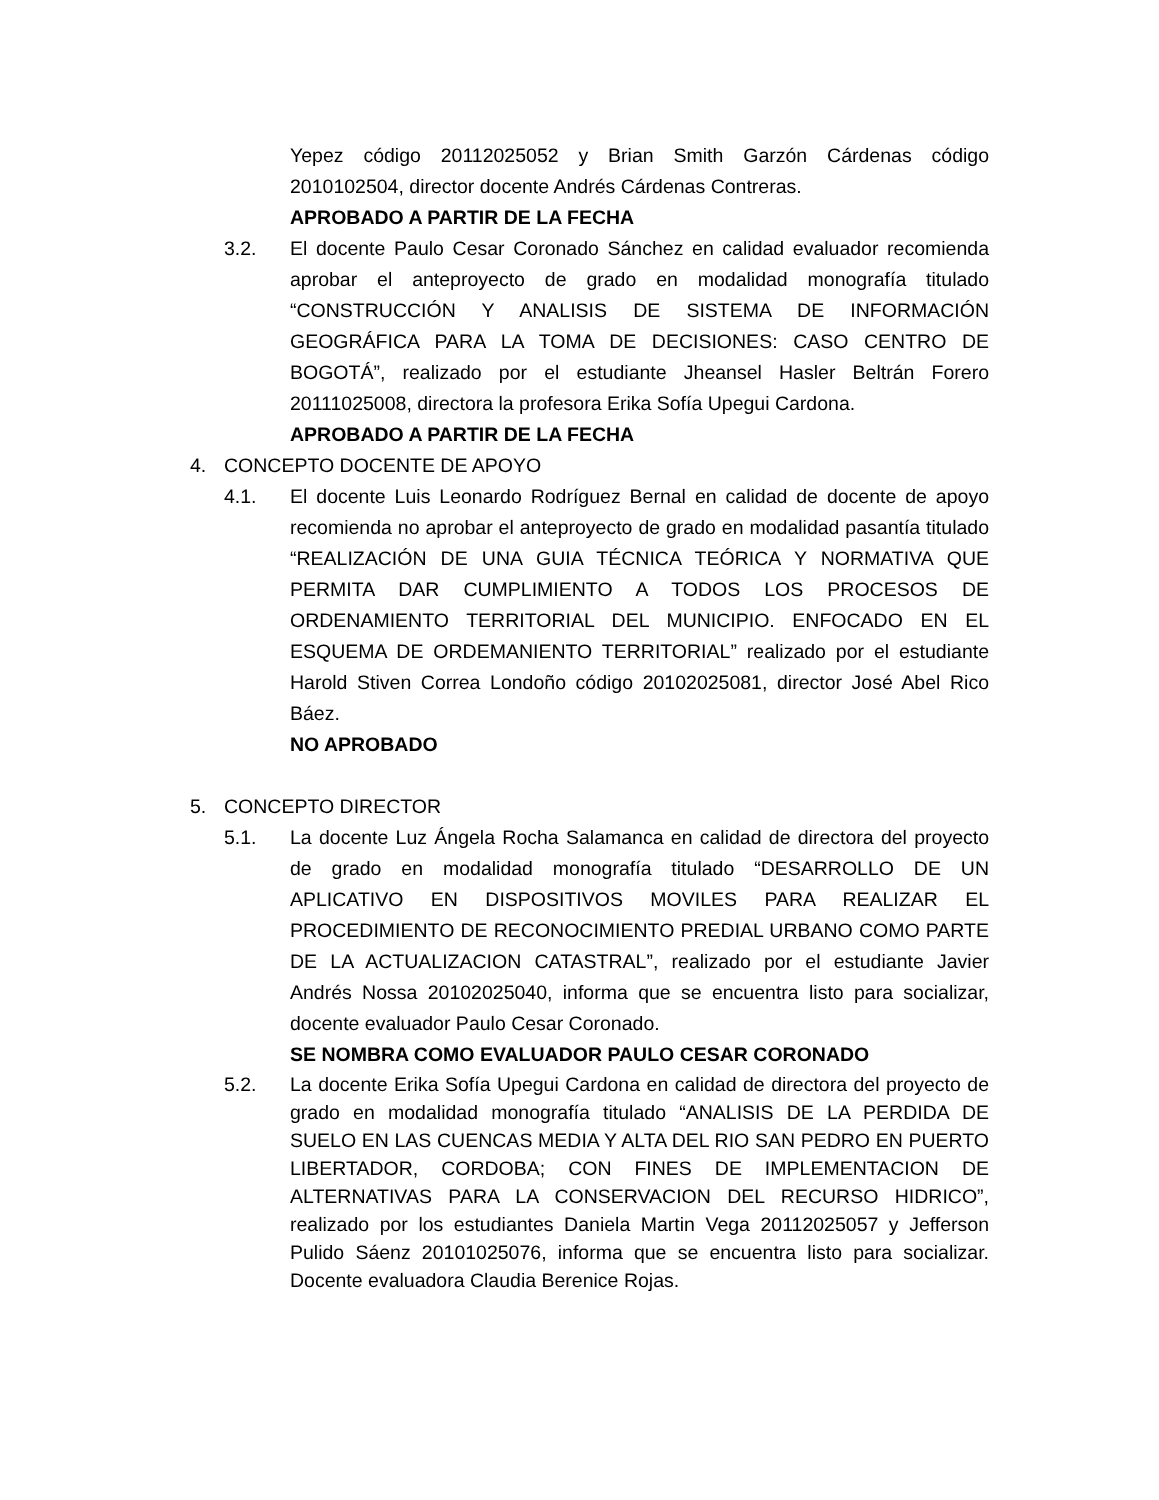Yepez código 20112025052 y Brian Smith Garzón Cárdenas código 2010102504, director docente Andrés Cárdenas Contreras.
APROBADO A PARTIR DE LA FECHA
3.2. El docente Paulo Cesar Coronado Sánchez en calidad evaluador recomienda aprobar el anteproyecto de grado en modalidad monografía titulado “CONSTRUCCIÓN Y ANALISIS DE SISTEMA DE INFORMACIÓN GEOGRÁFICA PARA LA TOMA DE DECISIONES: CASO CENTRO DE BOGOTÁ”, realizado por el estudiante Jheansel Hasler Beltrán Forero 20111025008, directora la profesora Erika Sofía Upegui Cardona.
APROBADO A PARTIR DE LA FECHA
4. CONCEPTO DOCENTE DE APOYO
4.1. El docente Luis Leonardo Rodríguez Bernal en calidad de docente de apoyo recomienda no aprobar el anteproyecto de grado en modalidad pasantía titulado “REALIZACIÓN DE UNA GUIA TÉCNICA TEÓRICA Y NORMATIVA QUE PERMITA DAR CUMPLIMIENTO A TODOS LOS PROCESOS DE ORDENAMIENTO TERRITORIAL DEL MUNICIPIO. ENFOCADO EN EL ESQUEMA DE ORDEMANIENTO TERRITORIAL” realizado por el estudiante Harold Stiven Correa Londoño código 20102025081, director José Abel Rico Báez.
NO APROBADO
5. CONCEPTO DIRECTOR
5.1. La docente Luz Ángela Rocha Salamanca en calidad de directora del proyecto de grado en modalidad monografía titulado “DESARROLLO DE UN APLICATIVO EN DISPOSITIVOS MOVILES PARA REALIZAR EL PROCEDIMIENTO DE RECONOCIMIENTO PREDIAL URBANO COMO PARTE DE LA ACTUALIZACION CATASTRAL”, realizado por el estudiante Javier Andrés Nossa 20102025040, informa que se encuentra listo para socializar, docente evaluador Paulo Cesar Coronado.
SE NOMBRA COMO EVALUADOR PAULO CESAR CORONADO
5.2. La docente Erika Sofía Upegui Cardona en calidad de directora del proyecto de grado en modalidad monografía titulado “ANALISIS DE LA PERDIDA DE SUELO EN LAS CUENCAS MEDIA Y ALTA DEL RIO SAN PEDRO EN PUERTO LIBERTADOR, CORDOBA; CON FINES DE IMPLEMENTACION DE ALTERNATIVAS PARA LA CONSERVACION DEL RECURSO HIDRICO”, realizado por los estudiantes Daniela Martin Vega 20112025057 y Jefferson Pulido Sáenz 20101025076, informa que se encuentra listo para socializar. Docente evaluadora Claudia Berenice Rojas.